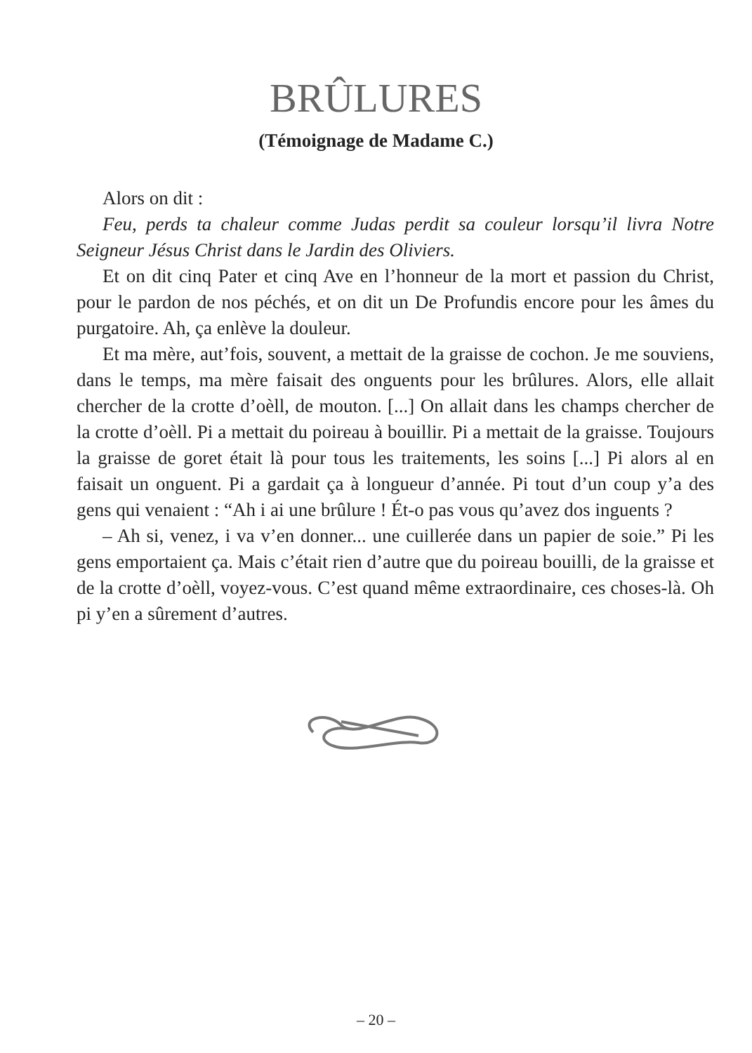BRÛLURES
(Témoignage de Madame C.)
Alors on dit :
Feu, perds ta chaleur comme Judas perdit sa couleur lorsqu’il livra Notre Seigneur Jésus Christ dans le Jardin des Oliviers.
Et on dit cinq Pater et cinq Ave en l’honneur de la mort et passion du Christ, pour le pardon de nos péchés, et on dit un De Profundis encore pour les âmes du purgatoire. Ah, ça enlève la douleur.
Et ma mère, aut’fois, souvent, a mettait de la graisse de cochon. Je me souviens, dans le temps, ma mère faisait des onguents pour les brûlures. Alors, elle allait chercher de la crotte d’oèll, de mouton. [...] On allait dans les champs chercher de la crotte d’oèll. Pi a mettait du poireau à bouillir. Pi a mettait de la graisse. Toujours la graisse de goret était là pour tous les traitements, les soins [...] Pi alors al en faisait un onguent. Pi a gardait ça à longueur d’année. Pi tout d’un coup y’a des gens qui venaient : “Ah i ai une brûlure ! Ét-o pas vous qu’avez dos inguents ?
– Ah si, venez, i va v’en donner... une cuillerée dans un papier de soie.” Pi les gens emportaient ça. Mais c’était rien d’autre que du poireau bouilli, de la graisse et de la crotte d’oèll, voyez-vous. C’est quand même extraordinaire, ces choses-là. Oh pi y’en a sûrement d’autres.
– 20 –